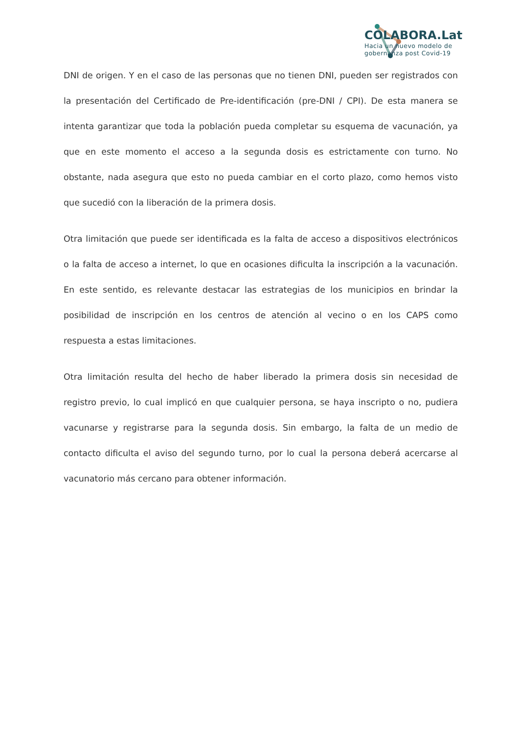COLABORA.Lat
Hacia un nuevo modelo de
gobernanza post Covid-19
DNI de origen. Y en el caso de las personas que no tienen DNI, pueden ser registrados con la presentación del Certificado de Pre-identificación (pre-DNI / CPI). De esta manera se intenta garantizar que toda la población pueda completar su esquema de vacunación, ya que en este momento el acceso a la segunda dosis es estrictamente con turno. No obstante, nada asegura que esto no pueda cambiar en el corto plazo, como hemos visto que sucedió con la liberación de la primera dosis.
Otra limitación que puede ser identificada es la falta de acceso a dispositivos electrónicos o la falta de acceso a internet, lo que en ocasiones dificulta la inscripción a la vacunación. En este sentido, es relevante destacar las estrategias de los municipios en brindar la posibilidad de inscripción en los centros de atención al vecino o en los CAPS como respuesta a estas limitaciones.
Otra limitación resulta del hecho de haber liberado la primera dosis sin necesidad de registro previo, lo cual implicó en que cualquier persona, se haya inscripto o no, pudiera vacunarse y registrarse para la segunda dosis. Sin embargo, la falta de un medio de contacto dificulta el aviso del segundo turno, por lo cual la persona deberá acercarse al vacunatorio más cercano para obtener información.